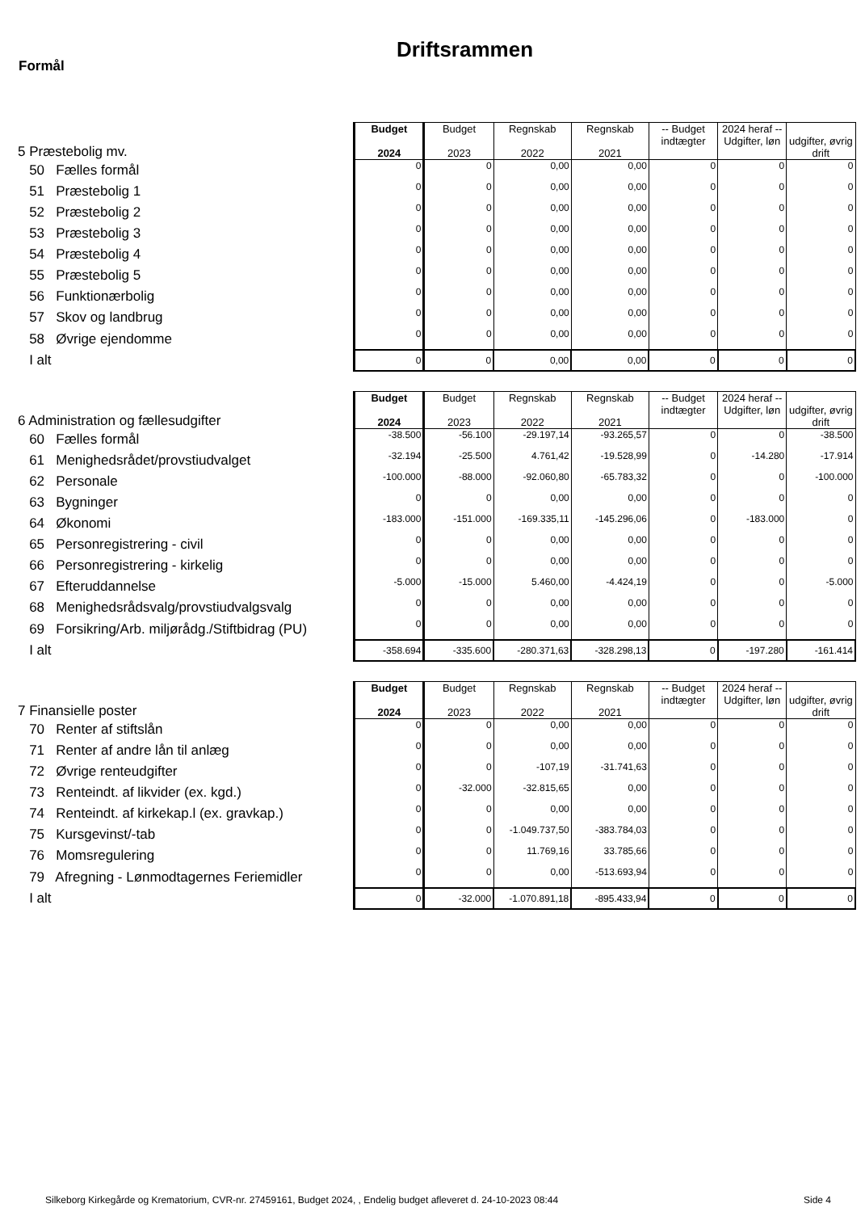Formål
Driftsrammen
| 5 Præstebolig mv. | Budget 2024 | Budget 2023 | Regnskab 2022 | Regnskab 2021 | -- Budget indtægter | 2024 heraf -- Udgifter, løn | udgifter, øvrig drift |
| 50 Fælles formål | 0 | 0 | 0,00 | 0,00 | 0 | 0 | 0 |
| 51 Præstebolig 1 | 0 | 0 | 0,00 | 0,00 | 0 | 0 | 0 |
| 52 Præstebolig 2 | 0 | 0 | 0,00 | 0,00 | 0 | 0 | 0 |
| 53 Præstebolig 3 | 0 | 0 | 0,00 | 0,00 | 0 | 0 | 0 |
| 54 Præstebolig 4 | 0 | 0 | 0,00 | 0,00 | 0 | 0 | 0 |
| 55 Præstebolig 5 | 0 | 0 | 0,00 | 0,00 | 0 | 0 | 0 |
| 56 Funktionærbolig | 0 | 0 | 0,00 | 0,00 | 0 | 0 | 0 |
| 57 Skov og landbrug | 0 | 0 | 0,00 | 0,00 | 0 | 0 | 0 |
| 58 Øvrige ejendomme | 0 | 0 | 0,00 | 0,00 | 0 | 0 | 0 |
| I alt | 0 | 0 | 0,00 | 0,00 | 0 | 0 | 0 |
| 6 Administration og fællesudgifter | Budget 2024 | Budget 2023 | Regnskab 2022 | Regnskab 2021 | -- Budget indtægter | 2024 heraf -- Udgifter, løn | udgifter, øvrig drift |
| 60 Fælles formål | -38.500 | -56.100 | -29.197,14 | -93.265,57 | 0 | 0 | -38.500 |
| 61 Menighedsrådet/provstiudvalget | -32.194 | -25.500 | 4.761,42 | -19.528,99 | 0 | -14.280 | -17.914 |
| 62 Personale | -100.000 | -88.000 | -92.060,80 | -65.783,32 | 0 | 0 | -100.000 |
| 63 Bygninger | 0 | 0 | 0,00 | 0,00 | 0 | 0 | 0 |
| 64 Økonomi | -183.000 | -151.000 | -169.335,11 | -145.296,06 | 0 | -183.000 | 0 |
| 65 Personregistrering - civil | 0 | 0 | 0,00 | 0,00 | 0 | 0 | 0 |
| 66 Personregistrering - kirkelig | 0 | 0 | 0,00 | 0,00 | 0 | 0 | 0 |
| 67 Efteruddannelse | -5.000 | -15.000 | 5.460,00 | -4.424,19 | 0 | 0 | -5.000 |
| 68 Menighedsrådsvalg/provstiudvalgsvalg | 0 | 0 | 0,00 | 0,00 | 0 | 0 | 0 |
| 69 Forsikring/Arb. miljørådg./Stiftbidrag (PU) | 0 | 0 | 0,00 | 0,00 | 0 | 0 | 0 |
| I alt | -358.694 | -335.600 | -280.371,63 | -328.298,13 | 0 | -197.280 | -161.414 |
| 7 Finansielle poster | Budget 2024 | Budget 2023 | Regnskab 2022 | Regnskab 2021 | -- Budget indtægter | 2024 heraf -- Udgifter, løn | udgifter, øvrig drift |
| 70 Renter af stiftslån | 0 | 0 | 0,00 | 0,00 | 0 | 0 | 0 |
| 71 Renter af andre lån til anlæg | 0 | 0 | 0,00 | 0,00 | 0 | 0 | 0 |
| 72 Øvrige renteudgifter | 0 | 0 | -107,19 | -31.741,63 | 0 | 0 | 0 |
| 73 Renteindt. af likvider (ex. kgd.) | 0 | -32.000 | -32.815,65 | 0,00 | 0 | 0 | 0 |
| 74 Renteindt. af kirkekap.l (ex. gravkap.) | 0 | 0 | 0,00 | 0,00 | 0 | 0 | 0 |
| 75 Kursgevinst/-tab | 0 | 0 | -1.049.737,50 | -383.784,03 | 0 | 0 | 0 |
| 76 Momsregulering | 0 | 0 | 11.769,16 | 33.785,66 | 0 | 0 | 0 |
| 79 Afregning - Lønmodtagernes Feriemidler | 0 | 0 | 0,00 | -513.693,94 | 0 | 0 | 0 |
| I alt | 0 | -32.000 | -1.070.891,18 | -895.433,94 | 0 | 0 | 0 |
Silkeborg Kirkegårde og Krematorium, CVR-nr. 27459161, Budget 2024, , Endelig budget afleveret d. 24-10-2023 08:44
Side 4